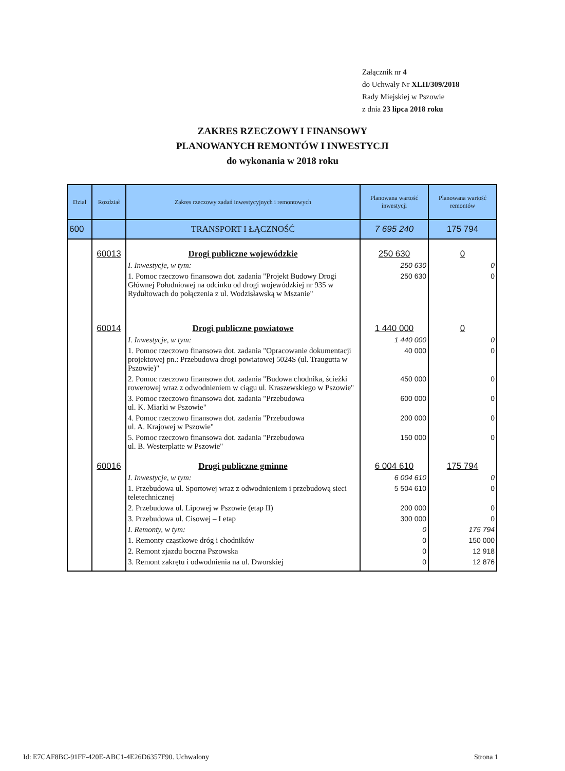Załącznik nr 4
do Uchwały Nr XLII/309/2018
Rady Miejskiej w Pszowie
z dnia 23 lipca 2018 roku
ZAKRES RZECZOWY I FINANSOWY
PLANOWANYCH REMONTÓW I INWESTYCJI
do wykonania w 2018 roku
| Dział | Rozdział | Zakres rzeczowy zadań inwestycyjnych i remontowych | Planowana wartość inwestycji | Planowana wartość remontów |
| --- | --- | --- | --- | --- |
| 600 | | TRANSPORT I ŁĄCZNOŚĆ | 7 695 240 | 175 794 |
| | 60013 | Drogi publiczne wojewódzkie | 250 630 | 0 |
| | | I. Inwestycje, w tym: | 250 630 | 0 |
| | | 1. Pomoc rzeczowo finansowa dot. zadania "Projekt Budowy Drogi Głównej Południowej na odcinku od drogi wojewódzkiej nr 935 w Rydułtowach do połączenia z ul. Wodzisławską w Mszanie" | 250 630 | 0 |
| | 60014 | Drogi publiczne powiatowe | 1 440 000 | 0 |
| | | I. Inwestycje, w tym: | 1 440 000 | 0 |
| | | 1. Pomoc rzeczowo finansowa dot. zadania "Opracowanie dokumentacji projektowej pn.: Przebudowa drogi powiatowej 5024S (ul. Traugutta w Pszowie)" | 40 000 | 0 |
| | | 2. Pomoc rzeczowo finansowa dot. zadania "Budowa chodnika, ścieżki rowerowej wraz z odwodnieniem w ciągu ul. Kraszewskiego w Pszowie" | 450 000 | 0 |
| | | 3. Pomoc rzeczowo finansowa dot. zadania "Przebudowa ul. K. Miarki w Pszowie" | 600 000 | 0 |
| | | 4. Pomoc rzeczowo finansowa dot. zadania "Przebudowa ul. A. Krajowej w Pszowie" | 200 000 | 0 |
| | | 5. Pomoc rzeczowo finansowa dot. zadania "Przebudowa ul. B. Westerplatte w Pszowie" | 150 000 | 0 |
| | 60016 | Drogi publiczne gminne | 6 004 610 | 175 794 |
| | | I. Inwestycje, w tym: | 6 004 610 | 0 |
| | | 1. Przebudowa ul. Sportowej wraz z odwodnieniem i przebudową sieci teletechnicznej | 5 504 610 | 0 |
| | | 2. Przebudowa ul. Lipowej w Pszowie (etap II) | 200 000 | 0 |
| | | 3. Przebudowa ul. Cisowej – I etap | 300 000 | 0 |
| | | I. Remonty, w tym: | 0 | 175 794 |
| | | 1. Remonty cząstkowe dróg i chodników | 0 | 150 000 |
| | | 2. Remont zjazdu boczna Pszowska | 0 | 12 918 |
| | | 3. Remont zakrętu i odwodnienia na ul. Dworskiej | 0 | 12 876 |
Id: E7CAF8BC-91FF-420E-ABC1-4E26D6357F90. Uchwalony Strona 1